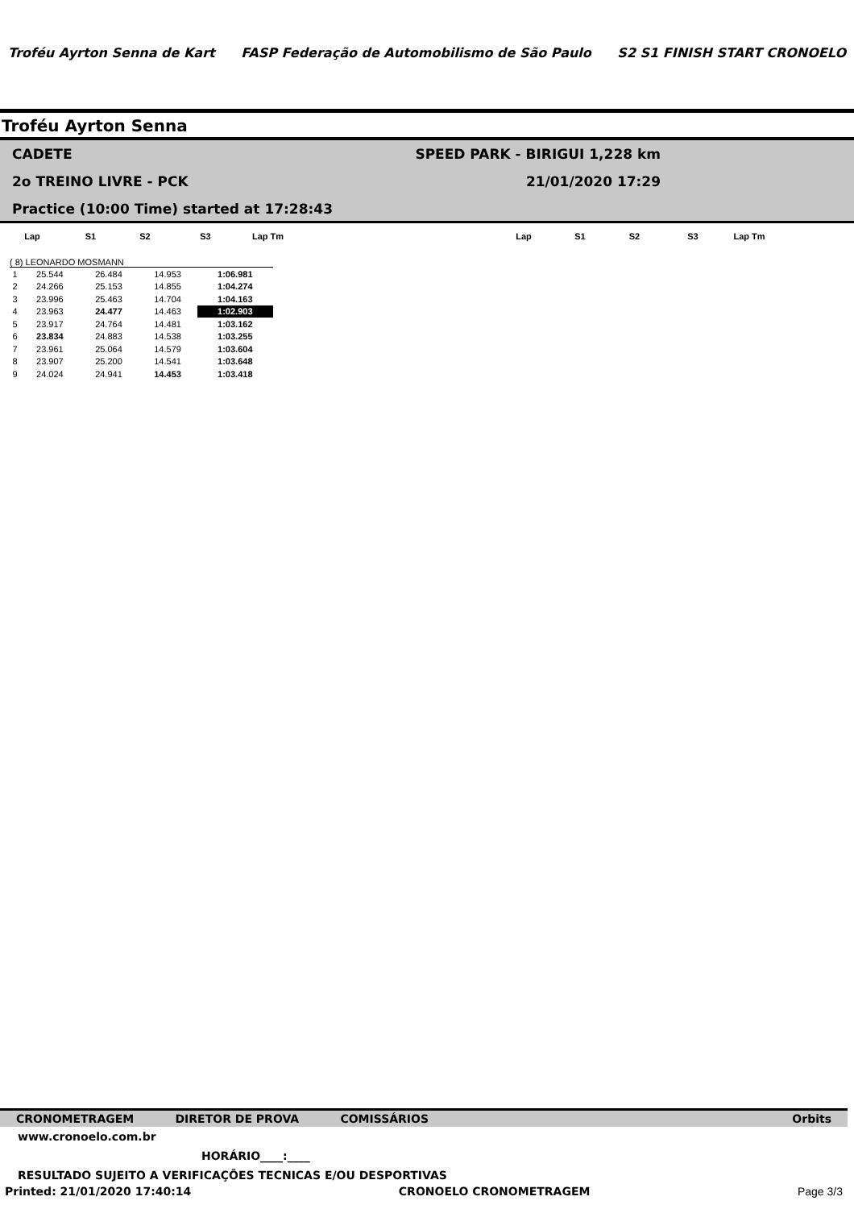Troféu Ayrton Senna de Kart
FASP Federação de Automobilismo de São Paulo
S2 S1 FINISH START CRONOELO
Troféu Ayrton Senna
CADETE SPEED PARK - BIRIGUI 1,228 km
2o TREINO LIVRE - PCK 21/01/2020 17:29
Practice (10:00 Time) started at 17:28:43
| Lap | S1 | S2 | S3 | Lap Tm | | Lap | S1 | S2 | S3 | Lap Tm | |
| --- | --- | --- | --- | --- | --- | --- | --- | --- | --- | --- | --- |
( 8) LEONARDO MOSMANN
| 1 | 25.544 | 26.484 | 14.953 | 1:06.981 |
| 2 | 24.266 | 25.153 | 14.855 | 1:04.274 |
| 3 | 23.996 | 25.463 | 14.704 | 1:04.163 |
| 4 | 23.963 | 24.477 | 14.463 | 1:02.903 |
| 5 | 23.917 | 24.764 | 14.481 | 1:03.162 |
| 6 | 23.834 | 24.883 | 14.538 | 1:03.255 |
| 7 | 23.961 | 25.064 | 14.579 | 1:03.604 |
| 8 | 23.907 | 25.200 | 14.541 | 1:03.648 |
| 9 | 24.024 | 24.941 | 14.453 | 1:03.418 |
CRONOMETRAGEM DIRETOR DE PROVA COMISSÁRIOS Orbits
www.cronoelo.com.br
HORÁRIO____:____
RESULTADO SUJEITO A VERIFICAÇÕES TECNICAS E/OU DESPORTIVAS
Printed: 21/01/2020 17:40:14 CRONOELO CRONOMETRAGEM Page 3/3